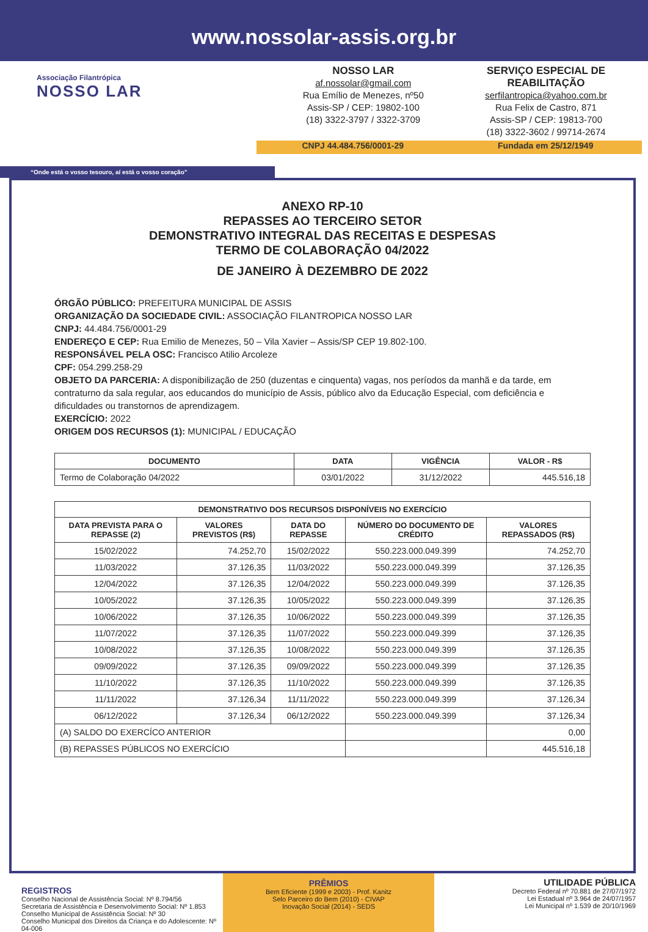www.nossolar-assis.org.br
Associação Filantrópica
NOSSO LAR
NOSSO LAR
af.nossolar@gmail.com
Rua Emílio de Menezes, nº50
Assis-SP / CEP: 19802-100
(18) 3322-3797 / 3322-3709
SERVIÇO ESPECIAL DE REABILITAÇÃO
serfilantropica@yahoo.com.br
Rua Felix de Castro, 871
Assis-SP / CEP: 19813-700
(18) 3322-3602 / 99714-2674
CNPJ 44.484.756/0001-29 Fundada em 25/12/1949
“Onde está o vosso tesouro, aí está o vosso coração”
ANEXO RP-10
REPASSES AO TERCEIRO SETOR
DEMONSTRATIVO INTEGRAL DAS RECEITAS E DESPESAS
TERMO DE COLABORAÇÃO 04/2022
DE JANEIRO À DEZEMBRO DE 2022
ÓRGÃO PÚBLICO: PREFEITURA MUNICIPAL DE ASSIS
ORGANIZAÇÃO DA SOCIEDADE CIVIL: ASSOCIAÇÃO FILANTROPICA NOSSO LAR
CNPJ: 44.484.756/0001-29
ENDEREÇO E CEP: Rua Emilio de Menezes, 50 – Vila Xavier – Assis/SP CEP 19.802-100.
RESPONSÁVEL PELA OSC: Francisco Atilio Arcoleze
CPF: 054.299.258-29
OBJETO DA PARCERIA: A disponibilização de 250 (duzentas e cinquenta) vagas, nos períodos da manhã e da tarde, em contraturno da sala regular, aos educandos do município de Assis, público alvo da Educação Especial, com deficiência e dificuldades ou transtornos de aprendizagem.
EXERCÍCIO: 2022
ORIGEM DOS RECURSOS (1): MUNICIPAL / EDUCAÇÃO
| DOCUMENTO | DATA | VIGÊNCIA | VALOR - R$ |
| --- | --- | --- | --- |
| Termo de Colaboração 04/2022 | 03/01/2022 | 31/12/2022 | 445.516,18 |
| DEMONSTRATIVO DOS RECURSOS DISPONÍVEIS NO EXERCÍCIO | | | | |
| --- | --- | --- | --- | --- |
| DATA PREVISTA PARA O REPASSE (2) | VALORES PREVISTOS (R$) | DATA DO REPASSE | NÚMERO DO DOCUMENTO DE CRÉDITO | VALORES REPASSADOS (R$) |
| 15/02/2022 | 74.252,70 | 15/02/2022 | 550.223.000.049.399 | 74.252,70 |
| 11/03/2022 | 37.126,35 | 11/03/2022 | 550.223.000.049.399 | 37.126,35 |
| 12/04/2022 | 37.126,35 | 12/04/2022 | 550.223.000.049.399 | 37.126,35 |
| 10/05/2022 | 37.126,35 | 10/05/2022 | 550.223.000.049.399 | 37.126,35 |
| 10/06/2022 | 37.126,35 | 10/06/2022 | 550.223.000.049.399 | 37.126,35 |
| 11/07/2022 | 37.126,35 | 11/07/2022 | 550.223.000.049.399 | 37.126,35 |
| 10/08/2022 | 37.126,35 | 10/08/2022 | 550.223.000.049.399 | 37.126,35 |
| 09/09/2022 | 37.126,35 | 09/09/2022 | 550.223.000.049.399 | 37.126,35 |
| 11/10/2022 | 37.126,35 | 11/10/2022 | 550.223.000.049.399 | 37.126,35 |
| 11/11/2022 | 37.126,34 | 11/11/2022 | 550.223.000.049.399 | 37.126,34 |
| 06/12/2022 | 37.126,34 | 06/12/2022 | 550.223.000.049.399 | 37.126,34 |
| (A) SALDO DO EXERCÍCO ANTERIOR | | | | 0,00 |
| (B) REPASSES PÚBLICOS NO EXERCÍCIO | | | | 445.516,18 |
REGISTROS
Conselho Nacional de Assistência Social: Nº 8.794/56
Secretaria de Assistência e Desenvolvimento Social: Nº 1.853
Conselho Municipal de Assistência Social: Nº 30
Conselho Municipal dos Direitos da Criança e do Adolescente: Nº 04-006
PRÊMIOS
Bem Eficiente (1999 e 2003) - Prof. Kanitz
Selo Parceiro do Bem (2010) - CIVAP
Inovação Social (2014) - SEDS
UTILIDADE PÚBLICA
Decreto Federal nº 70.881 de 27/07/1972
Lei Estadual nº 3.964 de 24/07/1957
Lei Municipal nº 1.539 de 20/10/1969